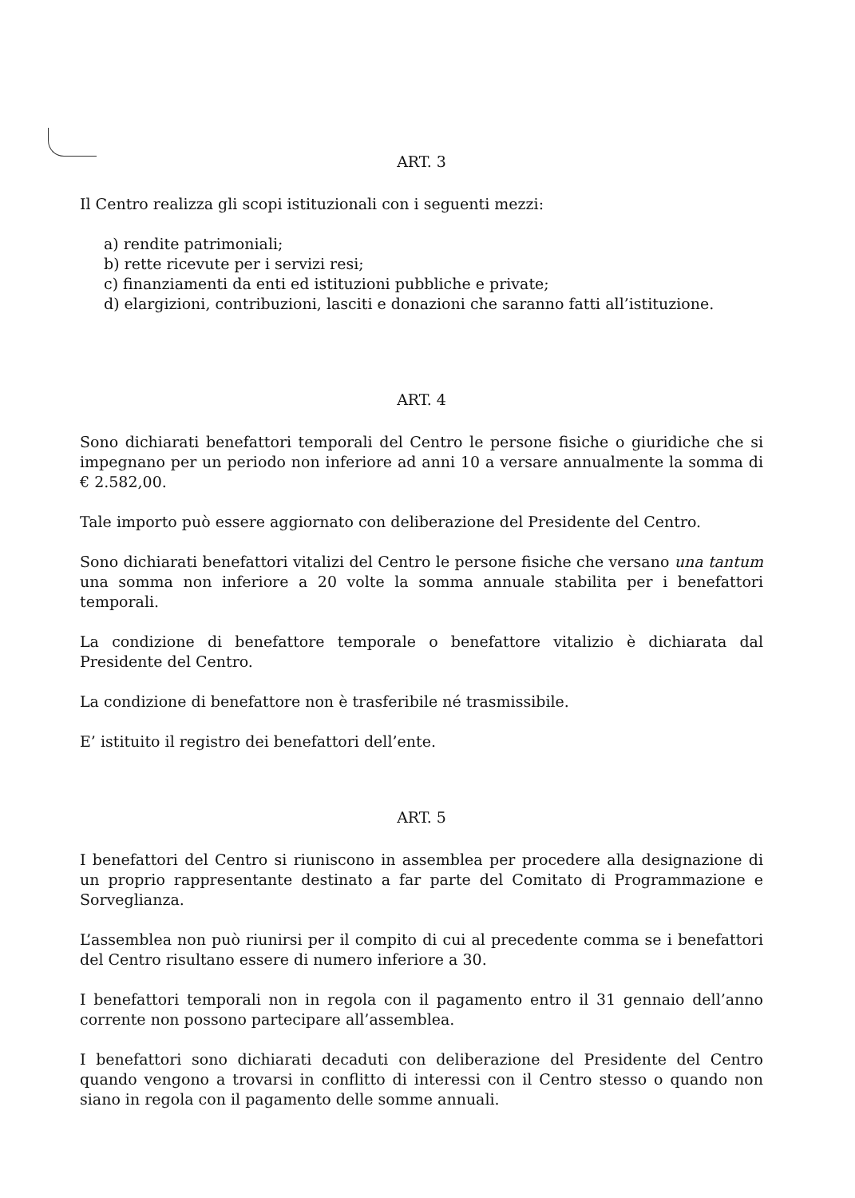ART. 3
Il Centro realizza gli scopi istituzionali con i seguenti mezzi:
a) rendite patrimoniali;
b) rette ricevute per i servizi resi;
c) finanziamenti da enti ed istituzioni pubbliche e private;
d) elargizioni, contribuzioni, lasciti e donazioni che saranno fatti all’istituzione.
ART. 4
Sono dichiarati benefattori temporali del Centro le persone fisiche o giuridiche che si impegnano per un periodo non inferiore ad anni 10 a versare annualmente la somma di € 2.582,00.
Tale importo può essere aggiornato con deliberazione del Presidente del Centro.
Sono dichiarati benefattori vitalizi del Centro le persone fisiche che versano una tantum una somma non inferiore a 20 volte la somma annuale stabilita per i benefattori temporali.
La condizione di benefattore temporale o benefattore vitalizio è dichiarata dal Presidente del Centro.
La condizione di benefattore non è trasferibile né trasmissibile.
E’ istituito il registro dei benefattori dell’ente.
ART. 5
I benefattori del Centro si riuniscono in assemblea per procedere alla designazione di un proprio rappresentante destinato a far parte del Comitato di Programmazione e Sorveglianza.
L’assemblea non può riunirsi per il compito di cui al precedente comma se i benefattori del Centro risultano essere di numero inferiore a 30.
I benefattori temporali non in regola con il pagamento entro il 31 gennaio dell’anno corrente non possono partecipare all’assemblea.
I benefattori sono dichiarati decaduti con deliberazione del Presidente del Centro quando vengono a trovarsi in conflitto di interessi con il Centro stesso o quando non siano in regola con il pagamento delle somme annuali.